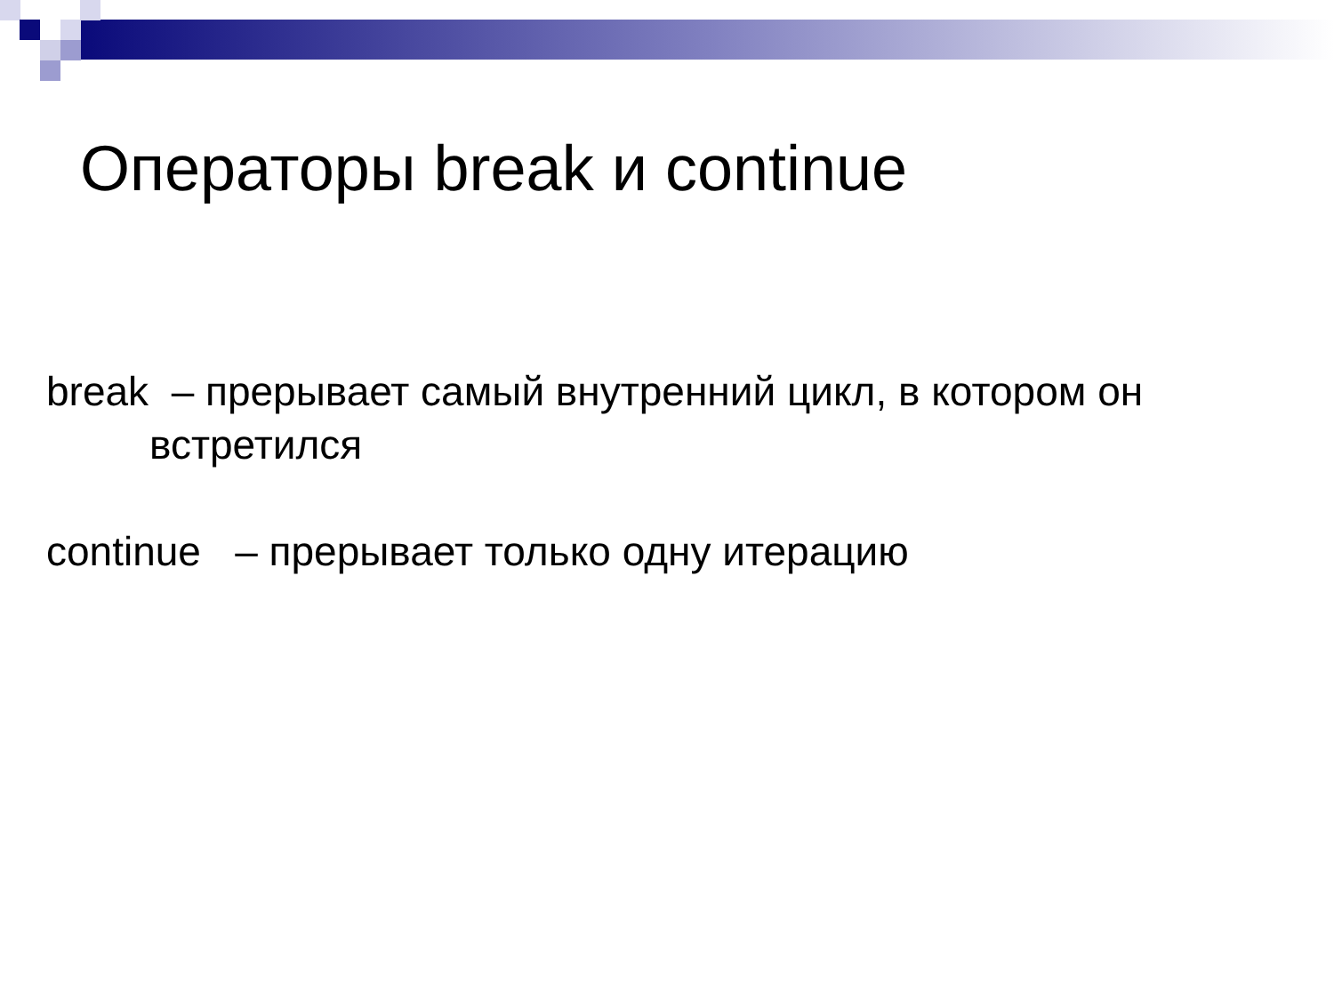Операторы break и continue
break – прерывает самый внутренний цикл, в котором он
встретился
continue – прерывает только одну итерацию